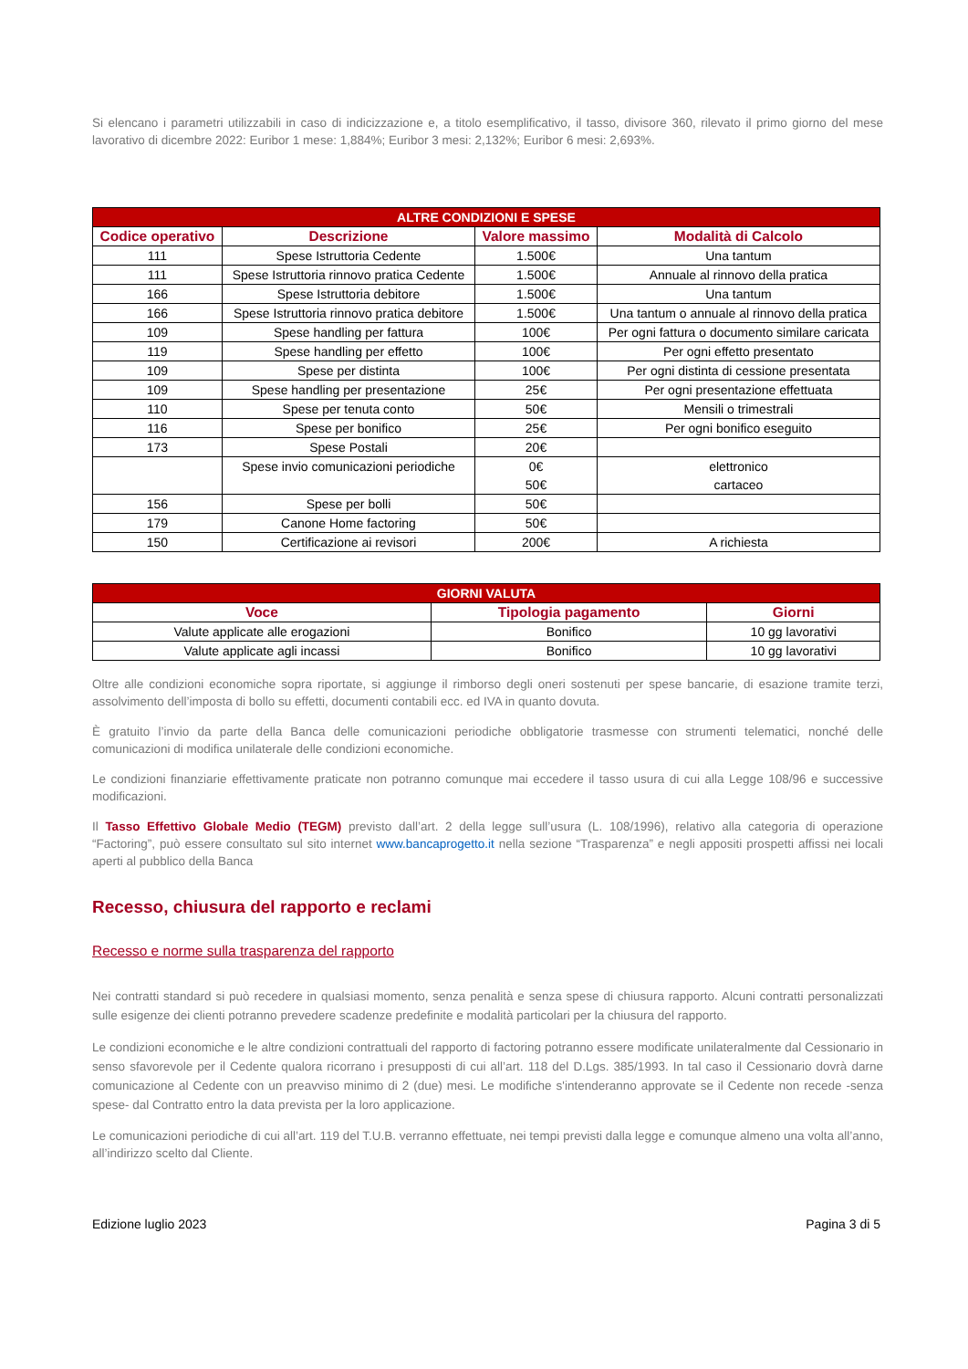Si elencano i parametri utilizzabili in caso di indicizzazione e, a titolo esemplificativo, il tasso, divisore 360, rilevato il primo giorno del mese lavorativo di dicembre 2022: Euribor 1 mese: 1,884%; Euribor 3 mesi: 2,132%; Euribor 6 mesi: 2,693%.
| ALTRE CONDIZIONI E SPESE | | | |
| --- | --- | --- | --- |
| Codice operativo | Descrizione | Valore massimo | Modalità di Calcolo |
| 111 | Spese Istruttoria Cedente | 1.500€ | Una tantum |
| 111 | Spese Istruttoria rinnovo pratica Cedente | 1.500€ | Annuale al rinnovo della pratica |
| 166 | Spese Istruttoria debitore | 1.500€ | Una tantum |
| 166 | Spese Istruttoria rinnovo pratica debitore | 1.500€ | Una tantum o annuale al rinnovo della pratica |
| 109 | Spese handling per fattura | 100€ | Per ogni fattura o documento similare caricata |
| 119 | Spese handling per effetto | 100€ | Per ogni effetto presentato |
| 109 | Spese per distinta | 100€ | Per ogni distinta di cessione presentata |
| 109 | Spese handling per presentazione | 25€ | Per ogni presentazione effettuata |
| 110 | Spese per tenuta conto | 50€ | Mensili o trimestrali |
| 116 | Spese per bonifico | 25€ | Per ogni bonifico eseguito |
| 173 | Spese Postali | 20€ | |
| | Spese invio comunicazioni periodiche | 0€ 50€ | elettronico cartaceo |
| 156 | Spese per bolli | 50€ | |
| 179 | Canone Home factoring | 50€ | |
| 150 | Certificazione ai revisori | 200€ | A richiesta |
| GIORNI VALUTA | | |
| --- | --- | --- |
| Voce | Tipologia pagamento | Giorni |
| Valute applicate alle erogazioni | Bonifico | 10 gg lavorativi |
| Valute applicate agli incassi | Bonifico | 10 gg lavorativi |
Oltre alle condizioni economiche sopra riportate, si aggiunge il rimborso degli oneri sostenuti per spese bancarie, di esazione tramite terzi, assolvimento dell’imposta di bollo su effetti, documenti contabili ecc. ed IVA in quanto dovuta.
È gratuito l’invio da parte della Banca delle comunicazioni periodiche obbligatorie trasmesse con strumenti telematici, nonché delle comunicazioni di modifica unilaterale delle condizioni economiche.
Le condizioni finanziarie effettivamente praticate non potranno comunque mai eccedere il tasso usura di cui alla Legge 108/96 e successive modificazioni.
Il Tasso Effettivo Globale Medio (TEGM) previsto dall’art. 2 della legge sull’usura (L. 108/1996), relativo alla categoria di operazione “Factoring”, può essere consultato sul sito internet www.bancaprogetto.it nella sezione “Trasparenza” e negli appositi prospetti affissi nei locali aperti al pubblico della Banca
Recesso, chiusura del rapporto e reclami
Recesso e norme sulla trasparenza del rapporto
Nei contratti standard si può recedere in qualsiasi momento, senza penalità e senza spese di chiusura rapporto. Alcuni contratti personalizzati sulle esigenze dei clienti potranno prevedere scadenze predefinite e modalità particolari per la chiusura del rapporto.
Le condizioni economiche e le altre condizioni contrattuali del rapporto di factoring potranno essere modificate unilateralmente dal Cessionario in senso sfavorevole per il Cedente qualora ricorrano i presupposti di cui all’art. 118 del D.Lgs. 385/1993. In tal caso il Cessionario dovrà darne comunicazione al Cedente con un preavviso minimo di 2 (due) mesi. Le modifiche s'intenderanno approvate se il Cedente non recede -senza spese- dal Contratto entro la data prevista per la loro applicazione.
Le comunicazioni periodiche di cui all’art. 119 del T.U.B. verranno effettuate, nei tempi previsti dalla legge e comunque almeno una volta all’anno, all’indirizzo scelto dal Cliente.
Edizione luglio 2023 Pagina 3 di 5